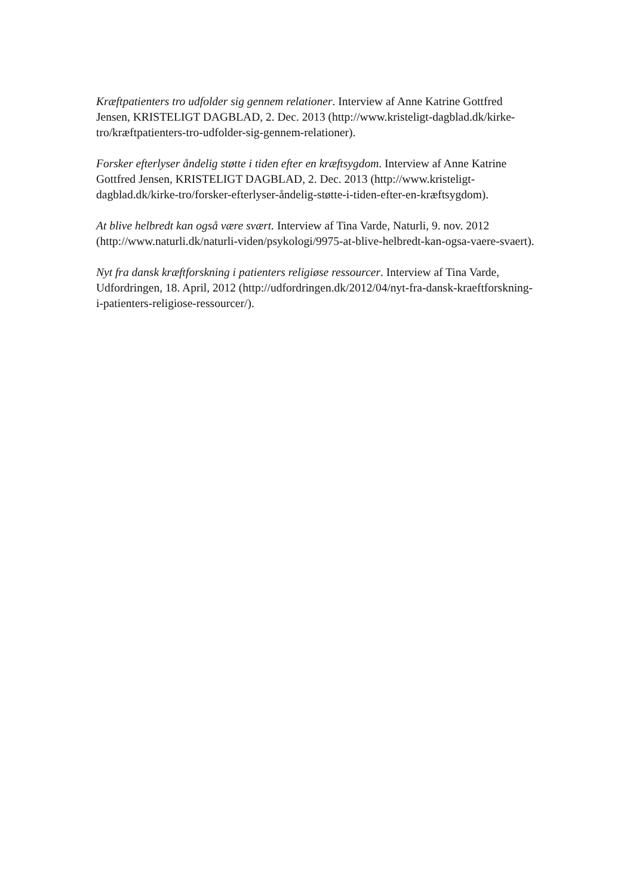Kræftpatienters tro udfolder sig gennem relationer. Interview af Anne Katrine Gottfred Jensen, KRISTELIGT DAGBLAD, 2. Dec. 2013 (http://www.kristeligt-dagblad.dk/kirke-tro/kræftpatienters-tro-udfolder-sig-gennem-relationer).
Forsker efterlyser åndelig støtte i tiden efter en kræftsygdom. Interview af Anne Katrine Gottfred Jensen, KRISTELIGT DAGBLAD, 2. Dec. 2013 (http://www.kristeligt-dagblad.dk/kirke-tro/forsker-efterlyser-åndelig-støtte-i-tiden-efter-en-kræftsygdom).
At blive helbredt kan også være svært. Interview af Tina Varde, Naturli, 9. nov. 2012 (http://www.naturli.dk/naturli-viden/psykologi/9975-at-blive-helbredt-kan-ogsa-vaere-svaert).
Nyt fra dansk kræftforskning i patienters religiøse ressourcer. Interview af Tina Varde, Udfordringen, 18. April, 2012 (http://udfordringen.dk/2012/04/nyt-fra-dansk-kraeftforskning-i-patienters-religiose-ressourcer/).